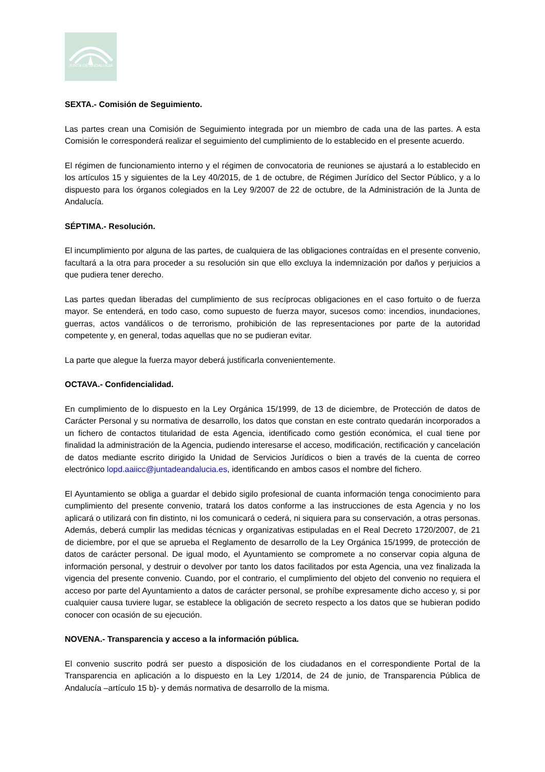JUNTA DE ANDALUCIA
SEXTA.- Comisión de Seguimiento.
Las partes crean una Comisión de Seguimiento integrada por un miembro de cada una de las partes. A esta Comisión le corresponderá realizar el seguimiento del cumplimiento de lo establecido en el presente acuerdo.
El régimen de funcionamiento interno y el régimen de convocatoria de reuniones se ajustará a lo establecido en los artículos 15 y siguientes de la Ley 40/2015, de 1 de octubre, de Régimen Jurídico del Sector Público, y a lo dispuesto para los órganos colegiados en la Ley 9/2007 de 22 de octubre, de la Administración de la Junta de Andalucía.
SÉPTIMA.- Resolución.
El incumplimiento por alguna de las partes, de cualquiera de las obligaciones contraídas en el presente convenio, facultará a la otra para proceder a su resolución sin que ello excluya la indemnización por daños y perjuicios a que pudiera tener derecho.
Las partes quedan liberadas del cumplimiento de sus recíprocas obligaciones en el caso fortuito o de fuerza mayor. Se entenderá, en todo caso, como supuesto de fuerza mayor, sucesos como: incendios, inundaciones, guerras, actos vandálicos o de terrorismo, prohibición de las representaciones por parte de la autoridad competente y, en general, todas aquellas que no se pudieran evitar.
La parte que alegue la fuerza mayor deberá justificarla convenientemente.
OCTAVA.- Confidencialidad.
En cumplimiento de lo dispuesto en la Ley Orgánica 15/1999, de 13 de diciembre, de Protección de datos de Carácter Personal y su normativa de desarrollo, los datos que constan en este contrato quedarán incorporados a un fichero de contactos titularidad de esta Agencia, identificado como gestión económica, el cual tiene por finalidad la administración de la Agencia, pudiendo interesarse el acceso, modificación, rectificación y cancelación de datos mediante escrito dirigido la Unidad de Servicios Jurídicos o bien a través de la cuenta de correo electrónico lopd.aaiicc@juntadeandalucia.es, identificando en ambos casos el nombre del fichero.
El Ayuntamiento se obliga a guardar el debido sigilo profesional de cuanta información tenga conocimiento para cumplimiento del presente convenio, tratará los datos conforme a las instrucciones de esta Agencia y no los aplicará o utilizará con fin distinto, ni los comunicará o cederá, ni siquiera para su conservación, a otras personas. Además, deberá cumplir las medidas técnicas y organizativas estipuladas en el Real Decreto 1720/2007, de 21 de diciembre, por el que se aprueba el Reglamento de desarrollo de la Ley Orgánica 15/1999, de protección de datos de carácter personal. De igual modo, el Ayuntamiento se compromete a no conservar copia alguna de información personal, y destruir o devolver por tanto los datos facilitados por esta Agencia, una vez finalizada la vigencia del presente convenio. Cuando, por el contrario, el cumplimiento del objeto del convenio no requiera el acceso por parte del Ayuntamiento a datos de carácter personal, se prohíbe expresamente dicho acceso y, si por cualquier causa tuviere lugar, se establece la obligación de secreto respecto a los datos que se hubieran podido conocer con ocasión de su ejecución.
NOVENA.- Transparencia y acceso a la información pública.
El convenio suscrito podrá ser puesto a disposición de los ciudadanos en el correspondiente Portal de la Transparencia en aplicación a lo dispuesto en la Ley 1/2014, de 24 de junio, de Transparencia Pública de Andalucía –artículo 15 b)- y demás normativa de desarrollo de la misma.